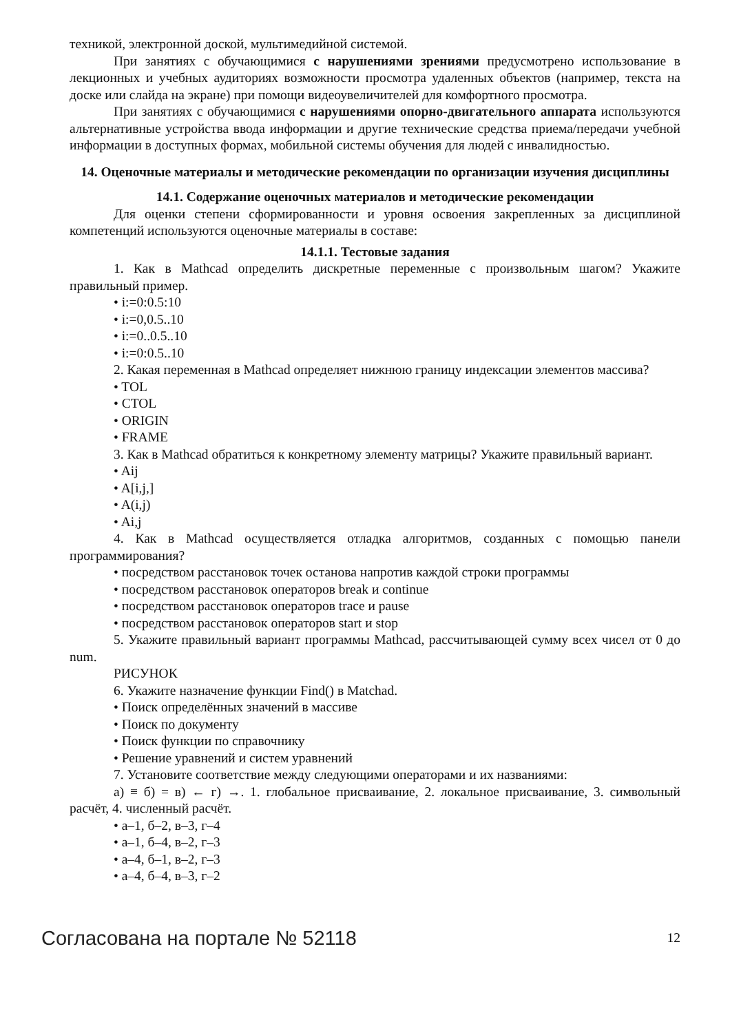техникой, электронной доской, мультимедийной системой.
При занятиях с обучающимися с нарушениями зрениями предусмотрено использование в лекционных и учебных аудиториях возможности просмотра удаленных объектов (например, текста на доске или слайда на экране) при помощи видеоувеличителей для комфортного просмотра.
При занятиях с обучающимися с нарушениями опорно-двигательного аппарата используются альтернативные устройства ввода информации и другие технические средства приема/передачи учебной информации в доступных формах, мобильной системы обучения для людей с инвалидностью.
14. Оценочные материалы и методические рекомендации по организации изучения дисциплины
14.1. Содержание оценочных материалов и методические рекомендации
Для оценки степени сформированности и уровня освоения закрепленных за дисциплиной компетенций используются оценочные материалы в составе:
14.1.1. Тестовые задания
1. Как в Mathcad определить дискретные переменные с произвольным шагом? Укажите правильный пример.
• i:=0:0.5:10
• i:=0,0.5..10
• i:=0..0.5..10
• i:=0:0.5..10
2. Какая переменная в Mathcad определяет нижнюю границу индексации элементов массива?
• TOL
• CTOL
• ORIGIN
• FRAME
3. Как в Mathcad обратиться к конкретному элементу матрицы? Укажите правильный вариант.
• Aij
• A[i,j,]
• A(i,j)
• Ai,j
4. Как в Mathcad осуществляется отладка алгоритмов, созданных с помощью панели программирования?
• посредством расстановок точек останова напротив каждой строки программы
• посредством расстановок операторов break и continue
• посредством расстановок операторов trace и pause
• посредством расстановок операторов start и stop
5. Укажите правильный вариант программы Mathcad, рассчитывающей сумму всех чисел от 0 до num.
РИСУНОК
6. Укажите назначение функции Find() в Matchad.
• Поиск определённых значений в массиве
• Поиск по документу
• Поиск функции по справочнику
• Решение уравнений и систем уравнений
7. Установите соответствие между следующими операторами и их названиями:
а) ≡ б) = в) ← г) →. 1. глобальное присваивание, 2. локальное присваивание, 3. символьный расчёт, 4. численный расчёт.
• а–1, б–2, в–3, г–4
• а–1, б–4, в–2, г–3
• а–4, б–1, в–2, г–3
• а–4, б–4, в–3, г–2
Согласована на портале № 52118 12